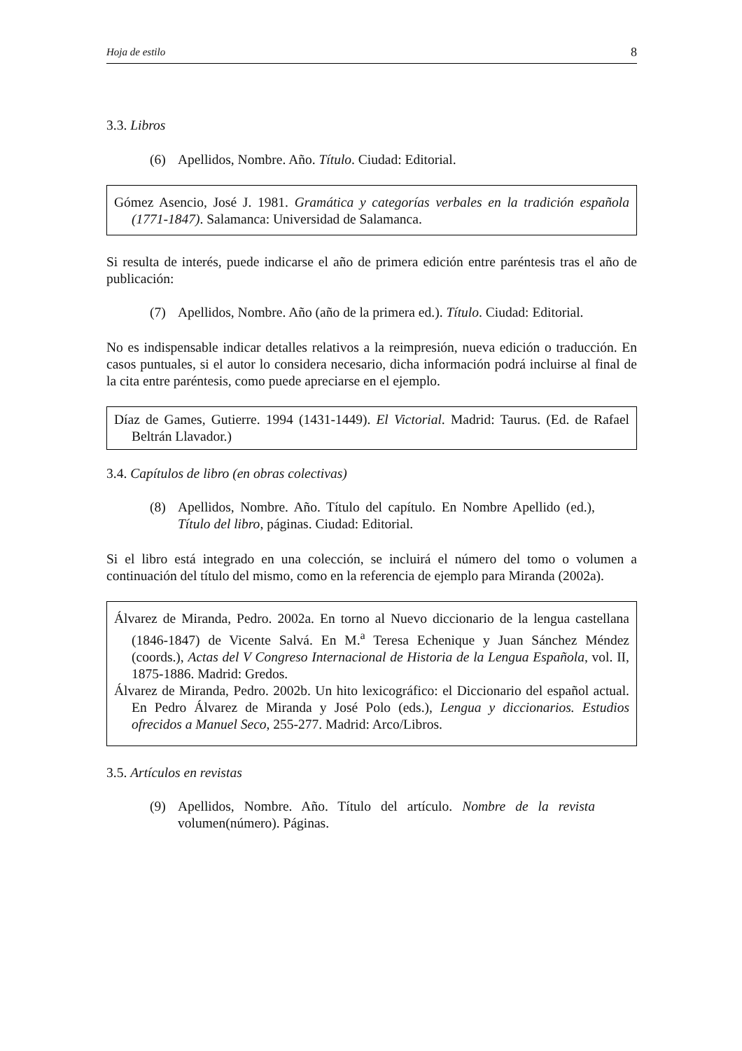Hoja de estilo 8
3.3. Libros
(6) Apellidos, Nombre. Año. Título. Ciudad: Editorial.
Gómez Asencio, José J. 1981. Gramática y categorías verbales en la tradición española (1771-1847). Salamanca: Universidad de Salamanca.
Si resulta de interés, puede indicarse el año de primera edición entre paréntesis tras el año de publicación:
(7) Apellidos, Nombre. Año (año de la primera ed.). Título. Ciudad: Editorial.
No es indispensable indicar detalles relativos a la reimpresión, nueva edición o traducción. En casos puntuales, si el autor lo considera necesario, dicha información podrá incluirse al final de la cita entre paréntesis, como puede apreciarse en el ejemplo.
Díaz de Games, Gutierre. 1994 (1431-1449). El Victorial. Madrid: Taurus. (Ed. de Rafael Beltrán Llavador.)
3.4. Capítulos de libro (en obras colectivas)
(8) Apellidos, Nombre. Año. Título del capítulo. En Nombre Apellido (ed.), Título del libro, páginas. Ciudad: Editorial.
Si el libro está integrado en una colección, se incluirá el número del tomo o volumen a continuación del título del mismo, como en la referencia de ejemplo para Miranda (2002a).
Álvarez de Miranda, Pedro. 2002a. En torno al Nuevo diccionario de la lengua castellana (1846-1847) de Vicente Salvá. En M.<sup>a</sup> Teresa Echenique y Juan Sánchez Méndez (coords.), Actas del V Congreso Internacional de Historia de la Lengua Española, vol. II, 1875-1886. Madrid: Gredos.
Álvarez de Miranda, Pedro. 2002b. Un hito lexicográfico: el Diccionario del español actual. En Pedro Álvarez de Miranda y José Polo (eds.), Lengua y diccionarios. Estudios ofrecidos a Manuel Seco, 255-277. Madrid: Arco/Libros.
3.5. Artículos en revistas
(9) Apellidos, Nombre. Año. Título del artículo. Nombre de la revista volumen(número). Páginas.